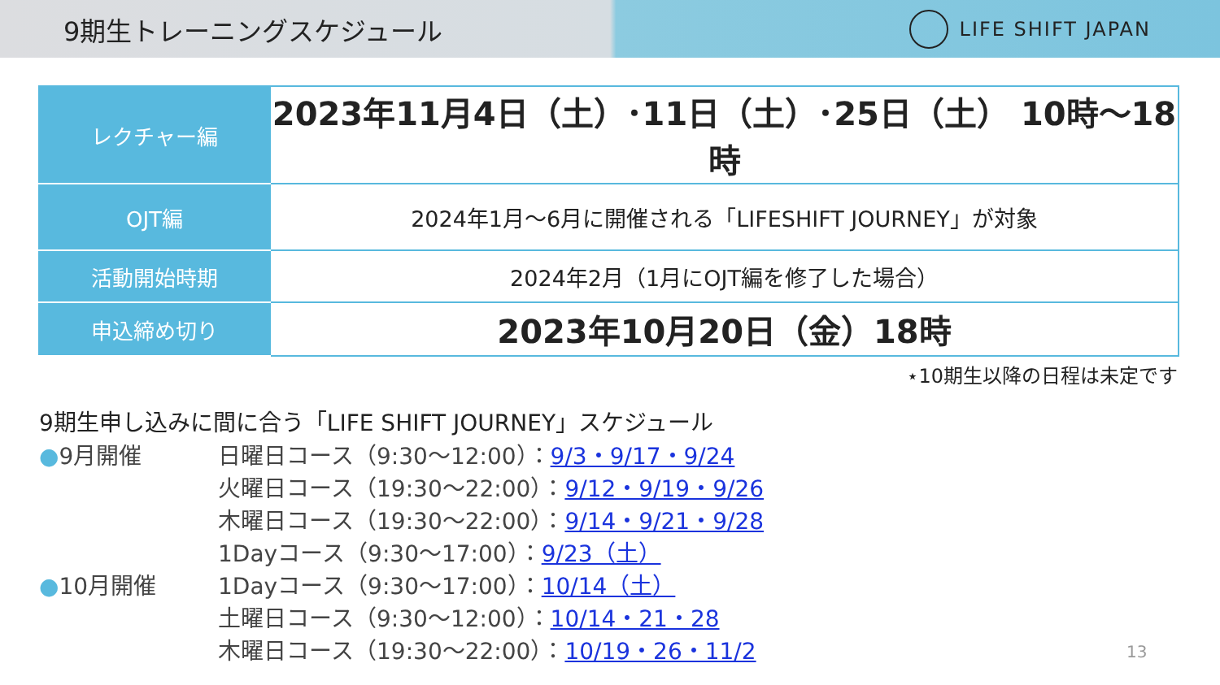9期生トレーニングスケジュール
LIFE SHIFT JAPAN
| レクチャー編 | 2023年11月4日（土）･11日（土）･25日（土） 10時～18時 |
| OJT編 | 2024年1月～6月に開催される「LIFESHIFT JOURNEY」が対象 |
| 活動開始時期 | 2024年2月（1月にOJT編を修了した場合） |
| 申込締め切り | 2023年10月20日（金）18時 |
⋆10期生以降の日程は未定です
9期生申し込みに間に合う「LIFE SHIFT JOURNEY」スケジュール
●9月開催 日曜日コース（9:30～12:00）：9/3・9/17・9/24
火曜日コース（19:30～22:00）：9/12・9/19・9/26
木曜日コース（19:30～22:00）：9/14・9/21・9/28
1Dayコース（9:30～17:00）：9/23（土）
●10月開催 1Dayコース（9:30～17:00）：10/14（土）
土曜日コース（9:30～12:00）：10/14・21・28
木曜日コース（19:30～22:00）：10/19・26・11/2
13